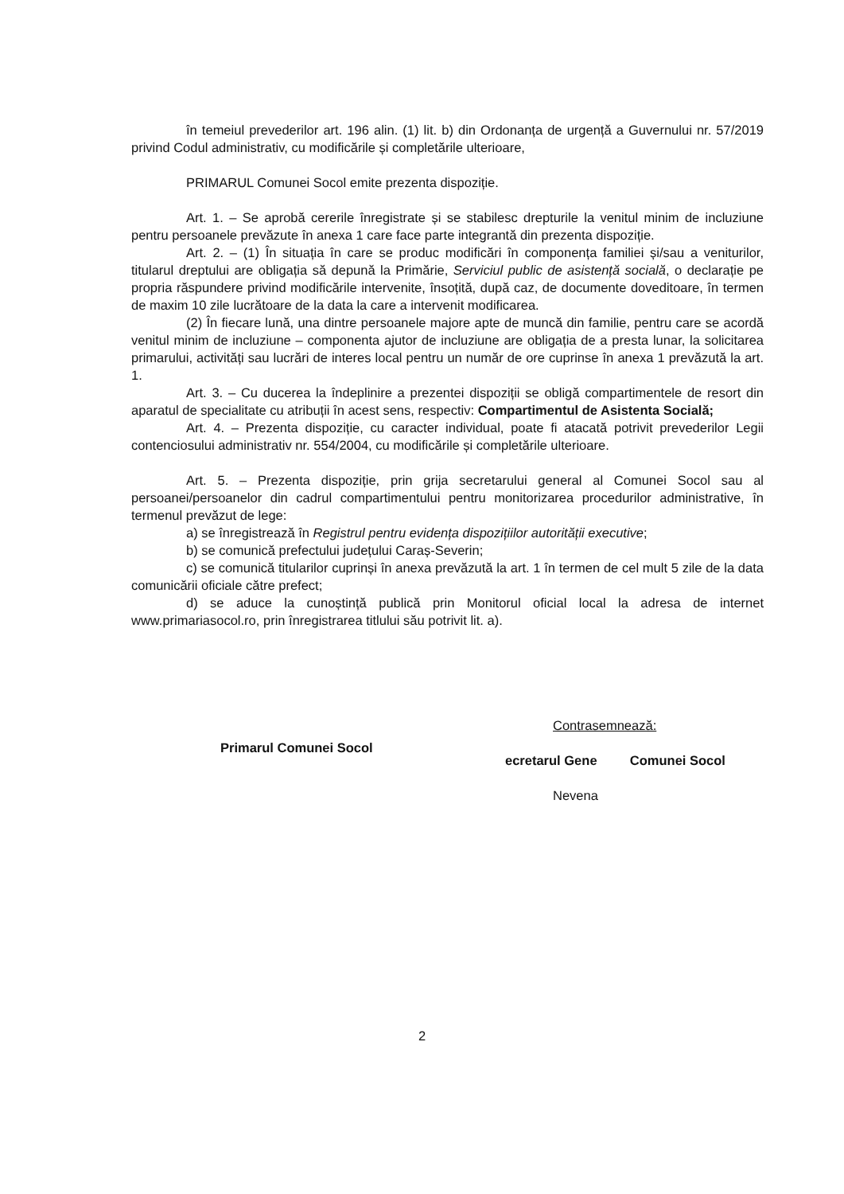în temeiul prevederilor art. 196 alin. (1) lit. b) din Ordonanța de urgență a Guvernului nr. 57/2019 privind Codul administrativ, cu modificările și completările ulterioare,
PRIMARUL Comunei Socol emite prezenta dispoziție.
Art. 1. – Se aprobă cererile înregistrate și se stabilesc drepturile la venitul minim de incluziune pentru persoanele prevăzute în anexa 1 care face parte integrantă din prezenta dispoziție.
Art. 2. – (1) În situația în care se produc modificări în componența familiei și/sau a veniturilor, titularul dreptului are obligația să depună la Primărie, Serviciul public de asistență socială, o declarație pe propria răspundere privind modificările intervenite, însoțită, după caz, de documente doveditoare, în termen de maxim 10 zile lucrătoare de la data la care a intervenit modificarea.
(2) În fiecare lună, una dintre persoanele majore apte de muncă din familie, pentru care se acordă venitul minim de incluziune – componenta ajutor de incluziune are obligația de a presta lunar, la solicitarea primarului, activități sau lucrări de interes local pentru un număr de ore cuprinse în anexa 1 prevăzută la art. 1.
Art. 3. – Cu ducerea la îndeplinire a prezentei dispoziții se obligă compartimentele de resort din aparatul de specialitate cu atribuții în acest sens, respectiv: Compartimentul de Asistenta Socială;
Art. 4. – Prezenta dispoziție, cu caracter individual, poate fi atacată potrivit prevederilor Legii contenciosului administrativ nr. 554/2004, cu modificările și completările ulterioare.
Art. 5. – Prezenta dispoziție, prin grija secretarului general al Comunei Socol sau al persoanei/persoanelor din cadrul compartimentului pentru monitorizarea procedurilor administrative, în termenul prevăzut de lege:
a) se înregistrează în Registrul pentru evidența dispozițiilor autorității executive;
b) se comunică prefectului județului Caraș-Severin;
c) se comunică titularilor cuprinși în anexa prevăzută la art. 1 în termen de cel mult 5 zile de la data comunicării oficiale către prefect;
d) se aduce la cunoștință publică prin Monitorul oficial local la adresa de internet www.primariasocol.ro, prin înregistrarea titlului său potrivit lit. a).
Primarul Comunei Socol
Contrasemnează:
ecretarul Gene Comunei Socol
Nevena
2